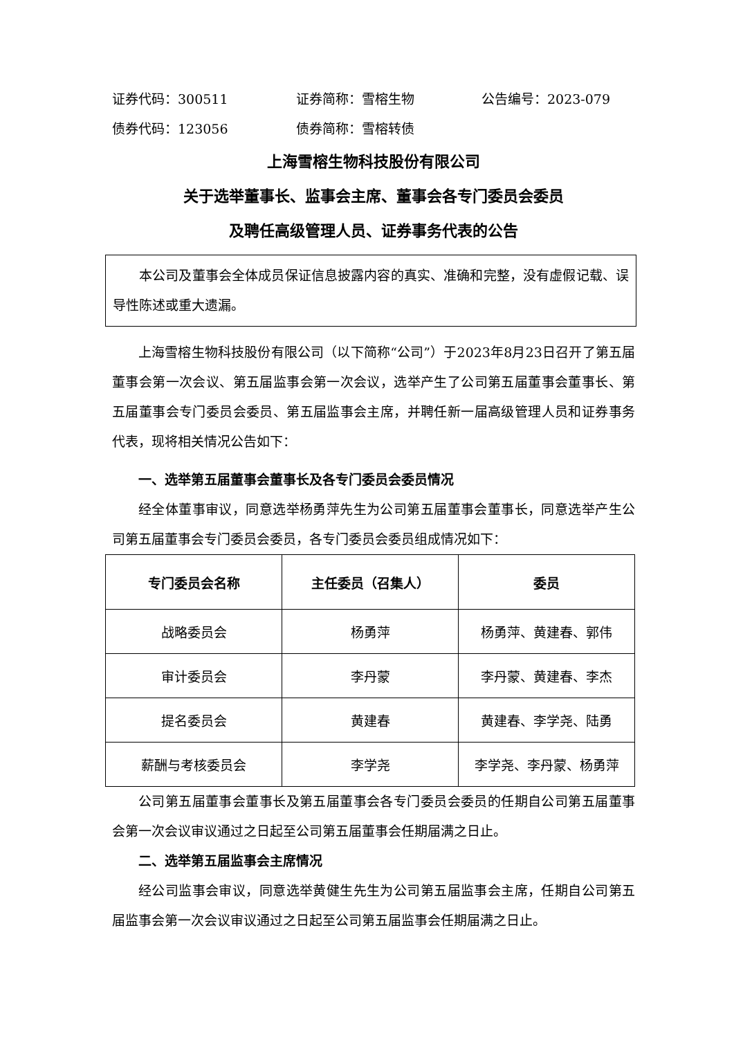证券代码：300511 证券简称：雪榕生物 公告编号：2023-079
债券代码：123056 债券简称：雪榕转债
上海雪榕生物科技股份有限公司
关于选举董事长、监事会主席、董事会各专门委员会委员
及聘任高级管理人员、证券事务代表的公告
本公司及董事会全体成员保证信息披露内容的真实、准确和完整，没有虚假记载、误导性陈述或重大遗漏。
上海雪榕生物科技股份有限公司（以下简称“公司”）于2023年8月23日召开了第五届董事会第一次会议、第五届监事会第一次会议，选举产生了公司第五届董事会董事长、第五届董事会专门委员会委员、第五届监事会主席，并聘任新一届高级管理人员和证券事务代表，现将相关情况公告如下：
一、选举第五届董事会董事长及各专门委员会委员情况
经全体董事审议，同意选举杨勇萍先生为公司第五届董事会董事长，同意选举产生公司第五届董事会专门委员会委员，各专门委员会委员组成情况如下：
| 专门委员会名称 | 主任委员（召集人） | 委员 |
| --- | --- | --- |
| 战略委员会 | 杨勇萍 | 杨勇萍、黄建春、郭伟 |
| 审计委员会 | 李丹蒙 | 李丹蒙、黄建春、李杰 |
| 提名委员会 | 黄建春 | 黄建春、李学尧、陆勇 |
| 薪酬与考核委员会 | 李学尧 | 李学尧、李丹蒙、杨勇萍 |
公司第五届董事会董事长及第五届董事会各专门委员会委员的任期自公司第五届董事会第一次会议审议通过之日起至公司第五届董事会任期届满之日止。
二、选举第五届监事会主席情况
经公司监事会审议，同意选举黄健生先生为公司第五届监事会主席，任期自公司第五届监事会第一次会议审议通过之日起至公司第五届监事会任期届满之日止。